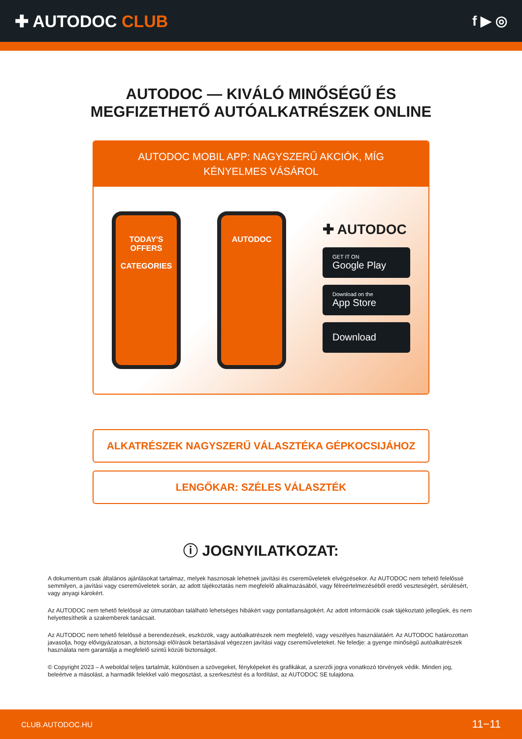✚ AUTODOC CLUB
f ▶ ◎
AUTODOC — KIVÁLÓ MINŐSÉGŰ ÉS MEGFIZETHETŐ AUTÓALKATRÉSZEK ONLINE
AUTODOC MOBIL APP: NAGYSZERŰ AKCIÓK, MÍG KÉNYELMES VÁSÁROL
TODAY'S OFFERS
CATEGORIES
AUTODOC
✚ AUTODOC
GET IT ON
Google Play
Download on the
App Store
Download
ALKATRÉSZEK NAGYSZERŰ VÁLASZTÉKA GÉPKOCSIJÁHOZ
LENGŐKAR: SZÉLES VÁLASZTÉK
ⓘ JOGNYILATKOZAT:
A dokumentum csak általános ajánlásokat tartalmaz, melyek hasznosak lehetnek javítási és csereműveletek elvégzésekor. Az AUTODOC nem tehető felelőssé semmilyen, a javítási vagy csereműveletek során, az adott tájékoztatás nem megfelelő alkalmazásából, vagy félreértelmezéséből eredő veszteségért, sérülésért, vagy anyagi károkért.
Az AUTODOC nem tehető felelőssé az útmutatóban található lehetséges hibákért vagy pontatlanságokért. Az adott információk csak tájékoztató jellegűek, és nem helyettesíthetik a szakemberek tanácsait.
Az AUTODOC nem tehető felelőssé a berendezések, eszközök, vagy autóalkatrészek nem megfelelő, vagy veszélyes használatáért. Az AUTODOC határozottan javasolja, hogy elővigyázatosan, a biztonsági előírások betartásával végezzen javítási vagy csereműveleteket. Ne feledje: a gyenge minőségű autóalkatrészek használata nem garantálja a megfelelő szintű közúti biztonságot.
© Copyright 2023 – A weboldal teljes tartalmát, különösen a szövegeket, fényképeket és grafikákat, a szerzői jogra vonatkozó törvények védik. Minden jog, beleértve a másolást, a harmadik felekkel való megosztást, a szerkesztést és a fordítást, az AUTODOC SE tulajdona.
CLUB.AUTODOC.HU 11−11